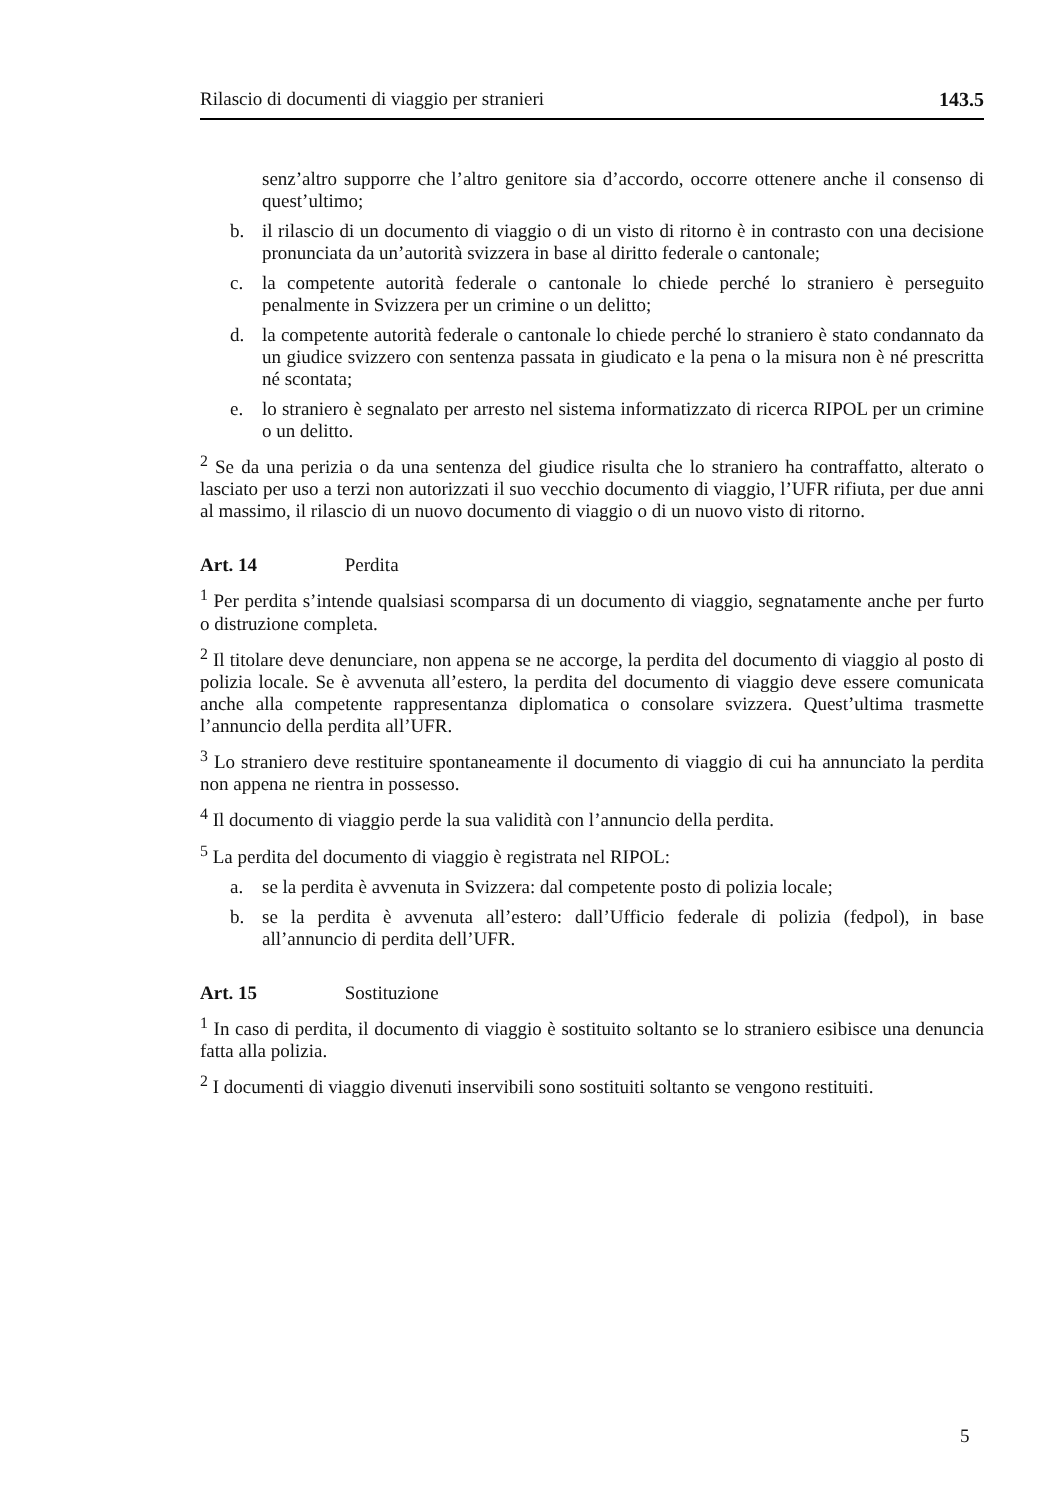Rilascio di documenti di viaggio per stranieri 143.5
senz’altro supporre che l’altro genitore sia d’accordo, occorre ottenere anche il consenso di quest’ultimo;
b. il rilascio di un documento di viaggio o di un visto di ritorno è in contrasto con una decisione pronunciata da un’autorità svizzera in base al diritto federale o cantonale;
c. la competente autorità federale o cantonale lo chiede perché lo straniero è perseguito penalmente in Svizzera per un crimine o un delitto;
d. la competente autorità federale o cantonale lo chiede perché lo straniero è stato condannato da un giudice svizzero con sentenza passata in giudicato e la pena o la misura non è né prescritta né scontata;
e. lo straniero è segnalato per arresto nel sistema informatizzato di ricerca RIPOL per un crimine o un delitto.
<sup>2</sup> Se da una perizia o da una sentenza del giudice risulta che lo straniero ha contraffatto, alterato o lasciato per uso a terzi non autorizzati il suo vecchio documento di viaggio, l’UFR rifiuta, per due anni al massimo, il rilascio di un nuovo documento di viaggio o di un nuovo visto di ritorno.
Art. 14 Perdita
<sup>1</sup> Per perdita s’intende qualsiasi scomparsa di un documento di viaggio, segnatamente anche per furto o distruzione completa.
<sup>2</sup> Il titolare deve denunciare, non appena se ne accorge, la perdita del documento di viaggio al posto di polizia locale. Se è avvenuta all’estero, la perdita del documento di viaggio deve essere comunicata anche alla competente rappresentanza diplomatica o consolare svizzera. Quest’ultima trasmette l’annuncio della perdita all’UFR.
<sup>3</sup> Lo straniero deve restituire spontaneamente il documento di viaggio di cui ha annunciato la perdita non appena ne rientra in possesso.
<sup>4</sup> Il documento di viaggio perde la sua validità con l’annuncio della perdita.
<sup>5</sup> La perdita del documento di viaggio è registrata nel RIPOL:
a. se la perdita è avvenuta in Svizzera: dal competente posto di polizia locale;
b. se la perdita è avvenuta all’estero: dall’Ufficio federale di polizia (fedpol), in base all’annuncio di perdita dell’UFR.
Art. 15 Sostituzione
<sup>1</sup> In caso di perdita, il documento di viaggio è sostituito soltanto se lo straniero esibisce una denuncia fatta alla polizia.
<sup>2</sup> I documenti di viaggio divenuti inservibili sono sostituiti soltanto se vengono restituiti.
5